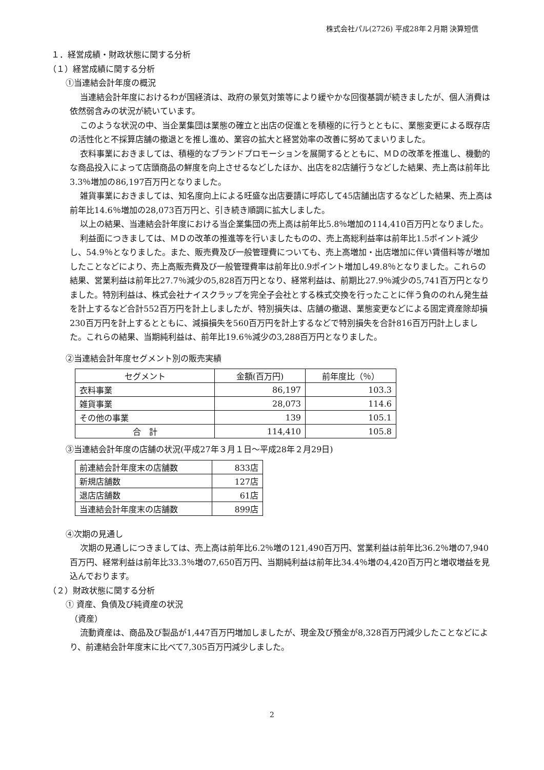株式会社パル(2726) 平成28年２月期 決算短信
１．経営成績・財政状態に関する分析
（１）経営成績に関する分析
①当連結会計年度の概況
当連結会計年度におけるわが国経済は、政府の景気対策等により緩やかな回復基調が続きましたが、個人消費は依然弱含みの状況が続いています。
このような状況の中、当企業集団は業態の確立と出店の促進とを積極的に行うとともに、業態変更による既存店の活性化と不採算店舗の撤退とを推し進め、業容の拡大と経営効率の改善に努めてまいりました。
衣料事業におきましては、積極的なブランドプロモーションを展開するとともに、ＭＤの改革を推進し、機動的な商品投入によって店頭商品の鮮度を向上させるなどしたほか、出店を82店舗行うなどした結果、売上高は前年比3.3％増加の86,197百万円となりました。
雑貨事業におきましては、知名度向上による旺盛な出店要請に呼応して45店舗出店するなどした結果、売上高は前年比14.6％増加の28,073百万円と、引き続き順調に拡大しました。
以上の結果、当連結会計年度における当企業集団の売上高は前年比5.8％増加の114,410百万円となりました。
利益面につきましては、ＭＤの改革の推進等を行いましたものの、売上高総利益率は前年比1.5ポイント減少し、54.9％となりました。また、販売費及び一般管理費についても、売上高増加・出店増加に伴い賃借料等が増加したことなどにより、売上高販売費及び一般管理費率は前年比0.9ポイント増加し49.8％となりました。これらの結果、営業利益は前年比27.7％減少の5,828百万円となり、経常利益は、前期比27.9％減少の5,741百万円となりました。特別利益は、株式会社ナイスクラップを完全子会社とする株式交換を行ったことに伴う負ののれん発生益を計上するなど合計552百万円を計上しましたが、特別損失は、店舗の撤退、業態変更などによる固定資産除却損230百万円を計上するとともに、減損損失を560百万円を計上するなどで特別損失を合計816百万円計上しました。これらの結果、当期純利益は、前年比19.6％減少の3,288百万円となりました。
②当連結会計年度セグメント別の販売実績
| セグメント | 金額(百万円) | 前年度比（％） |
| --- | --- | --- |
| 衣料事業 | 86,197 | 103.3 |
| 雑貨事業 | 28,073 | 114.6 |
| その他の事業 | 139 | 105.1 |
| 合 計 | 114,410 | 105.8 |
③当連結会計年度の店舗の状況(平成27年３月１日～平成28年２月29日)
| 前連結会計年度末の店舗数 | 833店 |
| 新規店舗数 | 127店 |
| 退店店舗数 | 61店 |
| 当連結会計年度末の店舗数 | 899店 |
④次期の見通し
次期の見通しにつきましては、売上高は前年比6.2％増の121,490百万円、営業利益は前年比36.2％増の7,940百万円、経常利益は前年比33.3％増の7,650百万円、当期純利益は前年比34.4％増の4,420百万円と増収増益を見込んでおります。
（２）財政状態に関する分析
① 資産、負債及び純資産の状況
（資産）
流動資産は、商品及び製品が1,447百万円増加しましたが、現金及び預金が8,328百万円減少したことなどにより、前連結会計年度末に比べて7,305百万円減少しました。
2